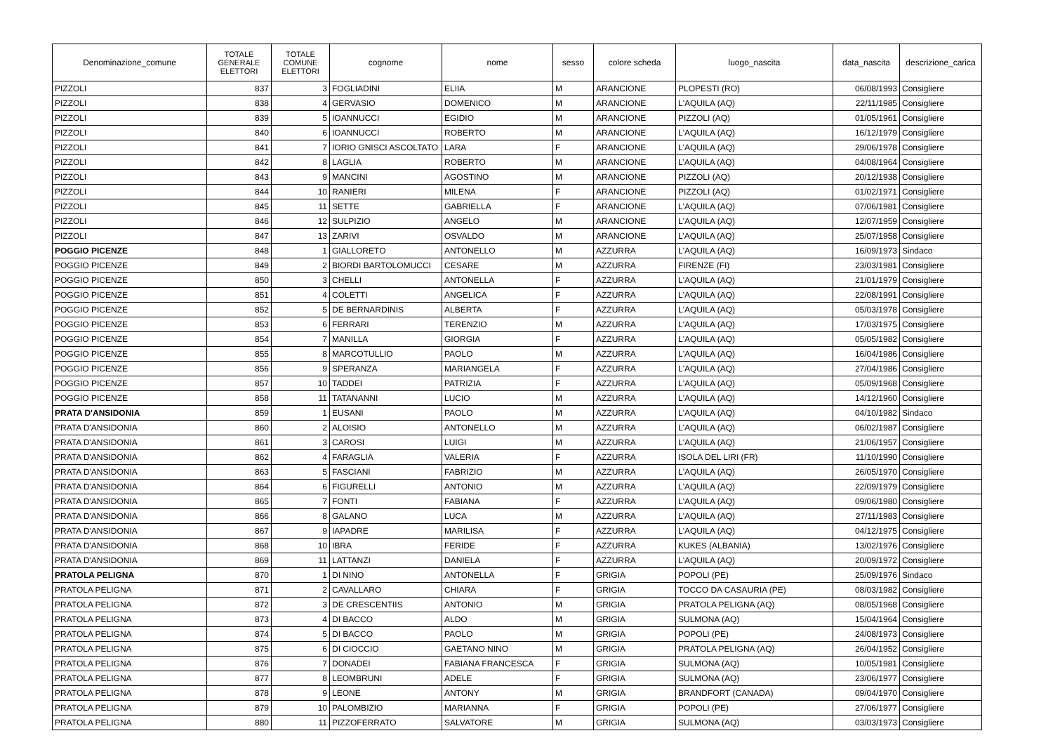| Denominazione_comune | TOTALE GENERALE ELETTORI | TOTALE COMUNE ELETTORI | cognome | nome | sesso | colore scheda | luogo_nascita | data_nascita | descrizione_carica |
| --- | --- | --- | --- | --- | --- | --- | --- | --- | --- |
| PIZZOLI | 837 | 3 | FOGLIADINI | ELIIA | M | ARANCIONE | PLOPESTI (RO) | 06/08/1993 | Consigliere |
| PIZZOLI | 838 | 4 | GERVASIO | DOMENICO | M | ARANCIONE | L'AQUILA (AQ) | 22/11/1985 | Consigliere |
| PIZZOLI | 839 | 5 | IOANNUCCI | EGIDIO | M | ARANCIONE | PIZZOLI (AQ) | 01/05/1961 | Consigliere |
| PIZZOLI | 840 | 6 | IOANNUCCI | ROBERTO | M | ARANCIONE | L'AQUILA (AQ) | 16/12/1979 | Consigliere |
| PIZZOLI | 841 | 7 | IORIO GNISCI ASCOLTATO | LARA | F | ARANCIONE | L'AQUILA (AQ) | 29/06/1978 | Consigliere |
| PIZZOLI | 842 | 8 | LAGLIA | ROBERTO | M | ARANCIONE | L’AQUILA (AQ) | 04/08/1964 | Consigliere |
| PIZZOLI | 843 | 9 | MANCINI | AGOSTINO | M | ARANCIONE | PIZZOLI (AQ) | 20/12/1938 | Consigliere |
| PIZZOLI | 844 | 10 | RANIERI | MILENA | F | ARANCIONE | PIZZOLI (AQ) | 01/02/1971 | Consigliere |
| PIZZOLI | 845 | 11 | SETTE | GABRIELLA | F | ARANCIONE | L'AQUILA (AQ) | 07/06/1981 | Consigliere |
| PIZZOLI | 846 | 12 | SULPIZIO | ANGELO | M | ARANCIONE | L'AQUILA (AQ) | 12/07/1959 | Consigliere |
| PIZZOLI | 847 | 13 | ZARIVI | OSVALDO | M | ARANCIONE | L’AQUILA (AQ) | 25/07/1958 | Consigliere |
| POGGIO PICENZE | 848 | 1 | GIALLORETO | ANTONELLO | M | AZZURRA | L'AQUILA (AQ) | 16/09/1973 | Sindaco |
| POGGIO PICENZE | 849 | 2 | BIORDI BARTOLOMUCCI | CESARE | M | AZZURRA | FIRENZE (FI) | 23/03/1981 | Consigliere |
| POGGIO PICENZE | 850 | 3 | CHELLI | ANTONELLA | F | AZZURRA | L'AQUILA (AQ) | 21/01/1979 | Consigliere |
| POGGIO PICENZE | 851 | 4 | COLETTI | ANGELICA | F | AZZURRA | L'AQUILA (AQ) | 22/08/1991 | Consigliere |
| POGGIO PICENZE | 852 | 5 | DE BERNARDINIS | ALBERTA | F | AZZURRA | L'AQUILA (AQ) | 05/03/1978 | Consigliere |
| POGGIO PICENZE | 853 | 6 | FERRARI | TERENZIO | M | AZZURRA | L'AQUILA (AQ) | 17/03/1975 | Consigliere |
| POGGIO PICENZE | 854 | 7 | MANILLA | GIORGIA | F | AZZURRA | L'AQUILA (AQ) | 05/05/1982 | Consigliere |
| POGGIO PICENZE | 855 | 8 | MARCOTULLIO | PAOLO | M | AZZURRA | L'AQUILA (AQ) | 16/04/1986 | Consigliere |
| POGGIO PICENZE | 856 | 9 | SPERANZA | MARIANGELA | F | AZZURRA | L'AQUILA (AQ) | 27/04/1986 | Consigliere |
| POGGIO PICENZE | 857 | 10 | TADDEI | PATRIZIA | F | AZZURRA | L'AQUILA (AQ) | 05/09/1968 | Consigliere |
| POGGIO PICENZE | 858 | 11 | TATANANNI | LUCIO | M | AZZURRA | L'AQUILA (AQ) | 14/12/1960 | Consigliere |
| PRATA D'ANSIDONIA | 859 | 1 | EUSANI | PAOLO | M | AZZURRA | L'AQUILA (AQ) | 04/10/1982 | Sindaco |
| PRATA D'ANSIDONIA | 860 | 2 | ALOISIO | ANTONELLO | M | AZZURRA | L'AQUILA (AQ) | 06/02/1987 | Consigliere |
| PRATA D'ANSIDONIA | 861 | 3 | CAROSI | LUIGI | M | AZZURRA | L'AQUILA (AQ) | 21/06/1957 | Consigliere |
| PRATA D'ANSIDONIA | 862 | 4 | FARAGLIA | VALERIA | F | AZZURRA | ISOLA DEL LIRI (FR) | 11/10/1990 | Consigliere |
| PRATA D'ANSIDONIA | 863 | 5 | FASCIANI | FABRIZIO | M | AZZURRA | L'AQUILA (AQ) | 26/05/1970 | Consigliere |
| PRATA D'ANSIDONIA | 864 | 6 | FIGURELLI | ANTONIO | M | AZZURRA | L'AQUILA (AQ) | 22/09/1979 | Consigliere |
| PRATA D'ANSIDONIA | 865 | 7 | FONTI | FABIANA | F | AZZURRA | L'AQUILA (AQ) | 09/06/1980 | Consigliere |
| PRATA D'ANSIDONIA | 866 | 8 | GALANO | LUCA | M | AZZURRA | L'AQUILA (AQ) | 27/11/1983 | Consigliere |
| PRATA D'ANSIDONIA | 867 | 9 | IAPADRE | MARILISA | F | AZZURRA | L'AQUILA (AQ) | 04/12/1975 | Consigliere |
| PRATA D'ANSIDONIA | 868 | 10 | IBRA | FERIDE | F | AZZURRA | KUKES (ALBANIA) | 13/02/1976 | Consigliere |
| PRATA D'ANSIDONIA | 869 | 11 | LATTANZI | DANIELA | F | AZZURRA | L'AQUILA (AQ) | 20/09/1972 | Consigliere |
| PRATOLA PELIGNA | 870 | 1 | DI NINO | ANTONELLA | F | GRIGIA | POPOLI (PE) | 25/09/1976 | Sindaco |
| PRATOLA PELIGNA | 871 | 2 | CAVALLARO | CHIARA | F | GRIGIA | TOCCO DA CASAURIA (PE) | 08/03/1982 | Consigliere |
| PRATOLA PELIGNA | 872 | 3 | DE CRESCENTIIS | ANTONIO | M | GRIGIA | PRATOLA PELIGNA (AQ) | 08/05/1968 | Consigliere |
| PRATOLA PELIGNA | 873 | 4 | DI BACCO | ALDO | M | GRIGIA | SULMONA (AQ) | 15/04/1964 | Consigliere |
| PRATOLA PELIGNA | 874 | 5 | DI BACCO | PAOLO | M | GRIGIA | POPOLI (PE) | 24/08/1973 | Consigliere |
| PRATOLA PELIGNA | 875 | 6 | DI CIOCCIO | GAETANO NINO | M | GRIGIA | PRATOLA PELIGNA (AQ) | 26/04/1952 | Consigliere |
| PRATOLA PELIGNA | 876 | 7 | DONADEI | FABIANA FRANCESCA | F | GRIGIA | SULMONA (AQ) | 10/05/1981 | Consigliere |
| PRATOLA PELIGNA | 877 | 8 | LEOMBRUNI | ADELE | F | GRIGIA | SULMONA (AQ) | 23/06/1977 | Consigliere |
| PRATOLA PELIGNA | 878 | 9 | LEONE | ANTONY | M | GRIGIA | BRANDFORT (CANADA) | 09/04/1970 | Consigliere |
| PRATOLA PELIGNA | 879 | 10 | PALOMBIZIO | MARIANNA | F | GRIGIA | POPOLI (PE) | 27/06/1977 | Consigliere |
| PRATOLA PELIGNA | 880 | 11 | PIZZOFERRATO | SALVATORE | M | GRIGIA | SULMONA (AQ) | 03/03/1973 | Consigliere |